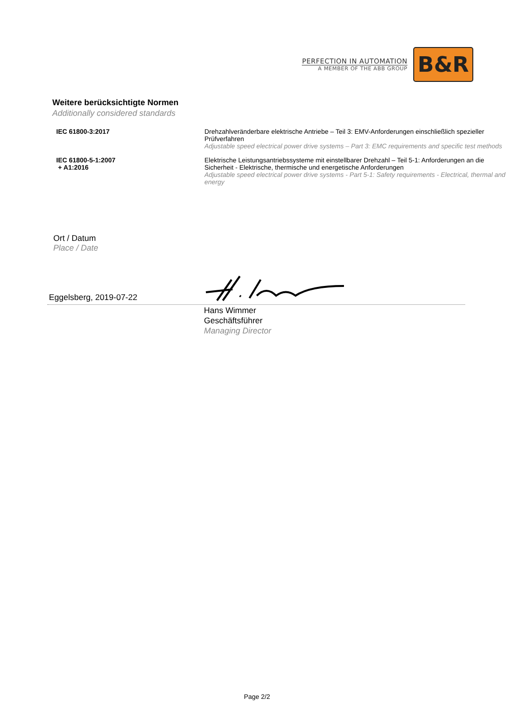PERFECTION IN AUTOMATION
A MEMBER OF THE ABB GROUP
B&R
Weitere berücksichtigte Normen
Additionally considered standards
| IEC 61800-3:2017 | Drehzahlveränderbare elektrische Antriebe – Teil 3: EMV-Anforderungen einschließlich spezieller Prüfverfahren Adjustable speed electrical power drive systems – Part 3: EMC requirements and specific test methods |
| IEC 61800-5-1:2007 + A1:2016 | Elektrische Leistungsantriebssysteme mit einstellbarer Drehzahl – Teil 5-1: Anforderungen an die Sicherheit - Elektrische, thermische und energetische Anforderungen Adjustable speed electrical power drive systems - Part 5-1: Safety requirements - Electrical, thermal and energy |
Ort / Datum
Place / Date
Eggelsberg, 2019-07-22
Hans Wimmer
Geschäftsführer
Managing Director
Page 2/2